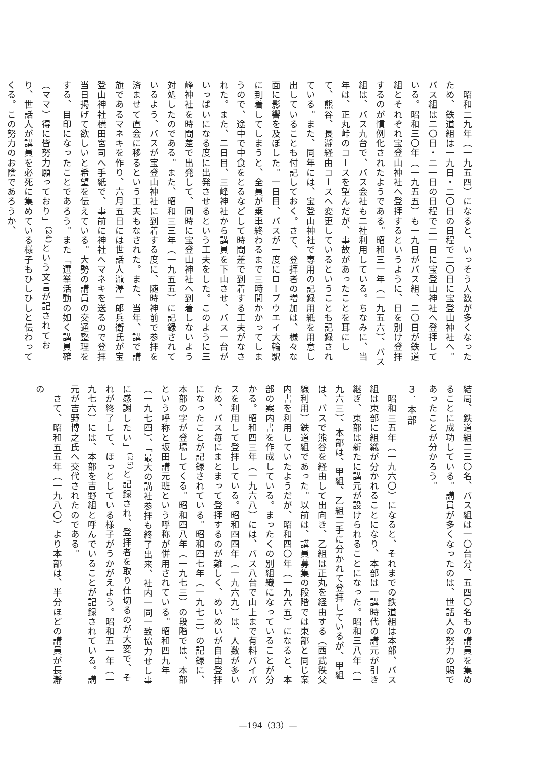昭和二九年（一九五四）になると、いっそう人数が多くなったため、鉄道組は一九日・二〇日の日程で二〇日に宝登山神社へ。バス組は二〇日・二一日の日程で二一日に宝登山神社へ登拝している。昭和三〇年（一九五五）も一九日がバス組、二〇日が鉄道組とそれぞれ宝登山神社へ登拝するというように、日を別け登拝するのが慣例化されたようである。昭和三一年（一九五六）、バス組は、バス九台で、バス会社も二社利用している。ちなみに、当年は、正丸峠のコースを望んだが、事故があったことを耳にして、熊谷、長瀞経由コースへ変更しているということも記録されている。また、同年には、宝登山神社で専用の記録用紙を用意し出していることも付記しておく。さて、登拝者の増加は、様々な面に影響を及ぼした。一日目、バスが一度にロープウエイ大輪駅に到着してしまうと、全員が乗車終わるまで三時間かかってしまうので、途中で中食をとるなどして時間差で到着する工夫がなされた。また、二日目、三峰神社から講員を下山させ、バス一台がいっぱいになる度に出発させるという工夫をした。このように三峰神社を時間差で出発して、同時に宝登山神社へ到着しないよう対処したのである。また、昭和三三年（一九五五）に記録されているよう、バスが宝登山神社に到着する度に、随時神前で参拝を済ませて直会に移るという工夫もなされた。また、当年、講で講旗であるマネキを作り、六月五日には世話人瀧澤一郎兵衛氏が宝登山神社横田宮司へ手紙で、事前に神社へマネキを送るので登拝当日掲げて欲しいと希望を伝えている。大勢の講員の交通整理をする、目印になったことであろう。また「選挙活動の如く講員確（ママ）得に皆努力願っており」<sup>(24)</sup>という文言が記されており、世話人が講員を必死に集めている様子もひしひしと伝わってくる。この努力のお陰であろうか、
結局、鉄道組二三〇名、バス組は一〇台分、五四〇名もの講員を集めることに成功している。講員が多くなったのは、世話人の努力の賜であったことが分かろう。
３．本部
　昭和三五年（一九六〇）になると、それまでの鉄道組は本部、バス組は東部に組織が分かれることになり、本部は一講時代の講元が引き継ぎ、東部は新たに講元が設けられることになった。昭和三八年（一九六三）、本部は、甲組、乙組二手に分かれて登拝しているが、甲組は、バスで熊谷を経由して出向き、乙組は正丸を経由する（西武秩父線利用）鉄道組であった。以前は、講員募集の段階では東部と同じ案内書を利用していたようだが、昭和四〇年（一九六五）になると、本部の案内書を作成している。まったくの別組織になっていることが分かる。昭和四三年（一九六八）には、バス八台で山上まで有料バイパスを利用して登拝している。昭和四四年（一九六九）は、人数が多いため、バス毎にまとまって登拝するのが難しく、めいめいが自由登拝になったことが記録されている。昭和四七年（一九七二）の記録に、本部の字が登場してくる。昭和四八年（一九七三）の段階では、本部という呼称と坂田講元班という呼称が併用されている。昭和四九年（一九七四）、「最大の講社参拝も終了出来、社内一同一致協力せし事に感謝したい」<sup>(25)</sup>と記録され、登拝者を取り仕切るのが大変で、それが終了して、ほっとしている様子がうかがえよう。昭和五一年（一九七六）には、本部を吉野組と呼んでいることが記録されている。講元が吉野博之氏へ交代されたのである。
　さて、昭和五五年（一九八〇）より本部は、半分ほどの講員が長瀞の
—194（33）—